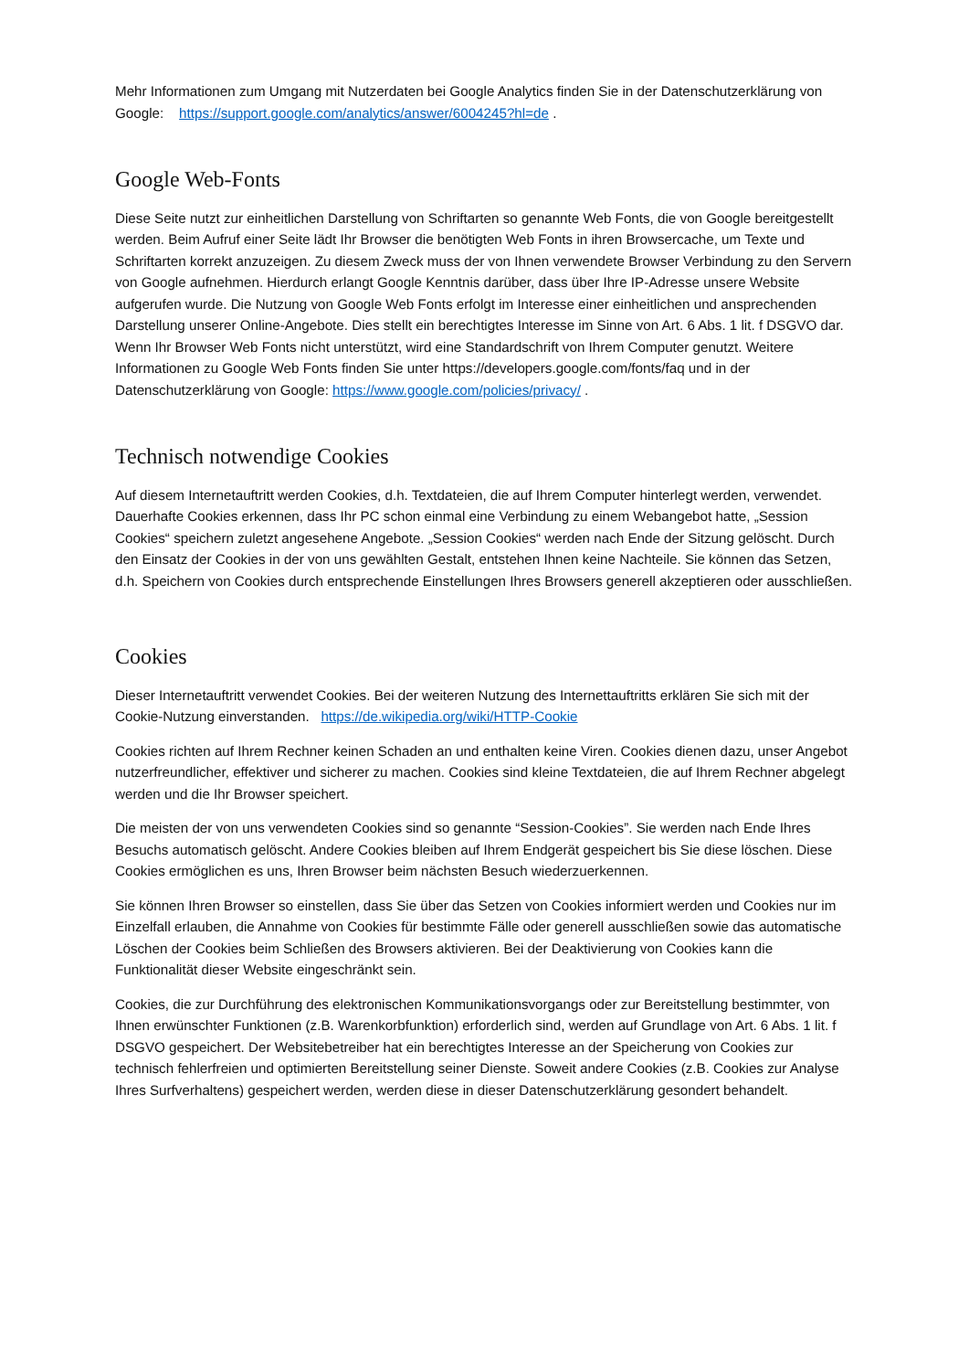Mehr Informationen zum Umgang mit Nutzerdaten bei Google Analytics finden Sie in der Datenschutzerklärung von Google: https://support.google.com/analytics/answer/6004245?hl=de .
Google Web-Fonts
Diese Seite nutzt zur einheitlichen Darstellung von Schriftarten so genannte Web Fonts, die von Google bereitgestellt werden. Beim Aufruf einer Seite lädt Ihr Browser die benötigten Web Fonts in ihren Browsercache, um Texte und Schriftarten korrekt anzuzeigen. Zu diesem Zweck muss der von Ihnen verwendete Browser Verbindung zu den Servern von Google aufnehmen. Hierdurch erlangt Google Kenntnis darüber, dass über Ihre IP-Adresse unsere Website aufgerufen wurde. Die Nutzung von Google Web Fonts erfolgt im Interesse einer einheitlichen und ansprechenden Darstellung unserer Online-Angebote. Dies stellt ein berechtigtes Interesse im Sinne von Art. 6 Abs. 1 lit. f DSGVO dar. Wenn Ihr Browser Web Fonts nicht unterstützt, wird eine Standardschrift von Ihrem Computer genutzt. Weitere Informationen zu Google Web Fonts finden Sie unter https://developers.google.com/fonts/faq und in der Datenschutzerklärung von Google: https://www.google.com/policies/privacy/ .
Technisch notwendige Cookies
Auf diesem Internetauftritt werden Cookies, d.h. Textdateien, die auf Ihrem Computer hinterlegt werden, verwendet. Dauerhafte Cookies erkennen, dass Ihr PC schon einmal eine Verbindung zu einem Webangebot hatte, „Session Cookies“ speichern zuletzt angesehene Angebote. „Session Cookies“ werden nach Ende der Sitzung gelöscht. Durch den Einsatz der Cookies in der von uns gewählten Gestalt, entstehen Ihnen keine Nachteile. Sie können das Setzen, d.h. Speichern von Cookies durch entsprechende Einstellungen Ihres Browsers generell akzeptieren oder ausschließen.
Cookies
Dieser Internetauftritt verwendet Cookies. Bei der weiteren Nutzung des Internettauftritts erklären Sie sich mit der Cookie-Nutzung einverstanden. https://de.wikipedia.org/wiki/HTTP-Cookie
Cookies richten auf Ihrem Rechner keinen Schaden an und enthalten keine Viren. Cookies dienen dazu, unser Angebot nutzerfreundlicher, effektiver und sicherer zu machen. Cookies sind kleine Textdateien, die auf Ihrem Rechner abgelegt werden und die Ihr Browser speichert.
Die meisten der von uns verwendeten Cookies sind so genannte “Session-Cookies”. Sie werden nach Ende Ihres Besuchs automatisch gelöscht. Andere Cookies bleiben auf Ihrem Endgerät gespeichert bis Sie diese löschen. Diese Cookies ermöglichen es uns, Ihren Browser beim nächsten Besuch wiederzuerkennen.
Sie können Ihren Browser so einstellen, dass Sie über das Setzen von Cookies informiert werden und Cookies nur im Einzelfall erlauben, die Annahme von Cookies für bestimmte Fälle oder generell ausschließen sowie das automatische Löschen der Cookies beim Schließen des Browsers aktivieren. Bei der Deaktivierung von Cookies kann die Funktionalität dieser Website eingeschränkt sein.
Cookies, die zur Durchführung des elektronischen Kommunikationsvorgangs oder zur Bereitstellung bestimmter, von Ihnen erwünschter Funktionen (z.B. Warenkorbfunktion) erforderlich sind, werden auf Grundlage von Art. 6 Abs. 1 lit. f DSGVO gespeichert. Der Websitebetreiber hat ein berechtigtes Interesse an der Speicherung von Cookies zur technisch fehlerfreien und optimierten Bereitstellung seiner Dienste. Soweit andere Cookies (z.B. Cookies zur Analyse Ihres Surfverhaltens) gespeichert werden, werden diese in dieser Datenschutzerklärung gesondert behandelt.